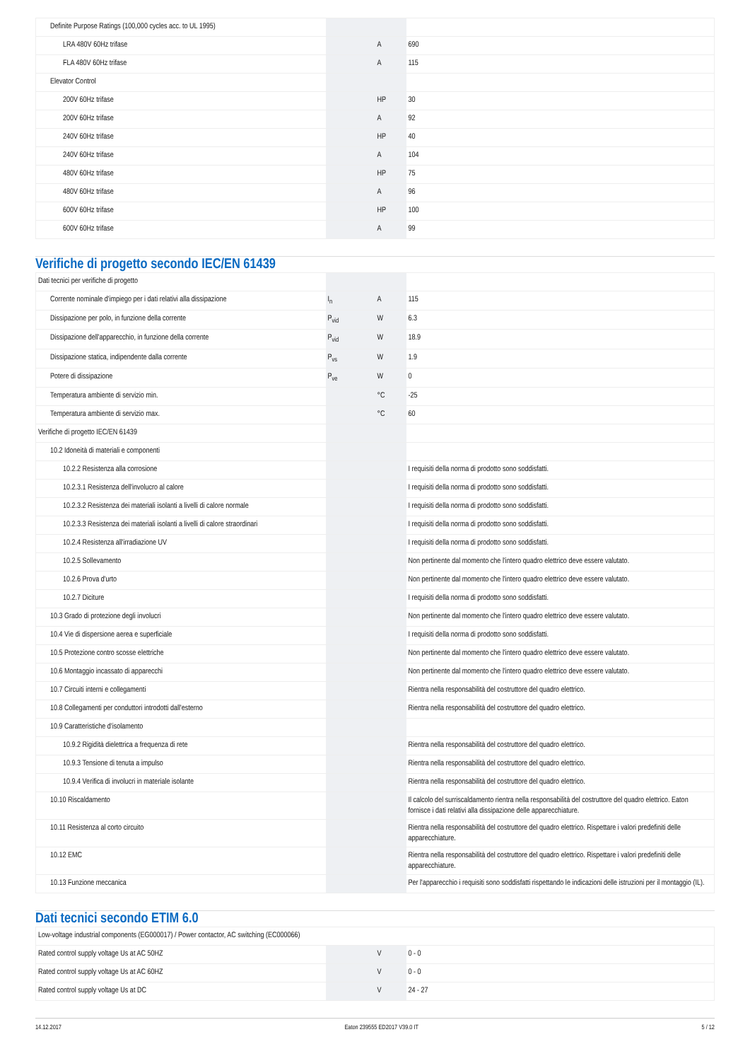| Definite Purpose Ratings (100,000 cycles acc. to UL 1995) | | | |
| LRA 480V 60Hz trifase | | A | 690 |
| FLA 480V 60Hz trifase | | A | 115 |
| Elevator Control | | | |
| 200V 60Hz trifase | | HP | 30 |
| 200V 60Hz trifase | | A | 92 |
| 240V 60Hz trifase | | HP | 40 |
| 240V 60Hz trifase | | A | 104 |
| 480V 60Hz trifase | | HP | 75 |
| 480V 60Hz trifase | | A | 96 |
| 600V 60Hz trifase | | HP | 100 |
| 600V 60Hz trifase | | A | 99 |
Verifiche di progetto secondo IEC/EN 61439
| Dati tecnici per verifiche di progetto | | | |
| Corrente nominale d'impiego per i dati relativi alla dissipazione | I<sub>n</sub> | A | 115 |
| Dissipazione per polo, in funzione della corrente | P<sub>vid</sub> | W | 6.3 |
| Dissipazione dell'apparecchio, in funzione della corrente | P<sub>vid</sub> | W | 18.9 |
| Dissipazione statica, indipendente dalla corrente | P<sub>vs</sub> | W | 1.9 |
| Potere di dissipazione | P<sub>ve</sub> | W | 0 |
| Temperatura ambiente di servizio min. | | °C | -25 |
| Temperatura ambiente di servizio max. | | °C | 60 |
| Verifiche di progetto IEC/EN 61439 | | | |
| 10.2 Idoneità di materiali e componenti | | | |
| 10.2.2 Resistenza alla corrosione | | | I requisiti della norma di prodotto sono soddisfatti. |
| 10.2.3.1 Resistenza dell'involucro al calore | | | I requisiti della norma di prodotto sono soddisfatti. |
| 10.2.3.2 Resistenza dei materiali isolanti a livelli di calore normale | | | I requisiti della norma di prodotto sono soddisfatti. |
| 10.2.3.3 Resistenza dei materiali isolanti a livelli di calore straordinari | | | I requisiti della norma di prodotto sono soddisfatti. |
| 10.2.4 Resistenza all'irradiazione UV | | | I requisiti della norma di prodotto sono soddisfatti. |
| 10.2.5 Sollevamento | | | Non pertinente dal momento che l'intero quadro elettrico deve essere valutato. |
| 10.2.6 Prova d'urto | | | Non pertinente dal momento che l'intero quadro elettrico deve essere valutato. |
| 10.2.7 Diciture | | | I requisiti della norma di prodotto sono soddisfatti. |
| 10.3 Grado di protezione degli involucri | | | Non pertinente dal momento che l'intero quadro elettrico deve essere valutato. |
| 10.4 Vie di dispersione aerea e superficiale | | | I requisiti della norma di prodotto sono soddisfatti. |
| 10.5 Protezione contro scosse elettriche | | | Non pertinente dal momento che l'intero quadro elettrico deve essere valutato. |
| 10.6 Montaggio incassato di apparecchi | | | Non pertinente dal momento che l'intero quadro elettrico deve essere valutato. |
| 10.7 Circuiti interni e collegamenti | | | Rientra nella responsabilità del costruttore del quadro elettrico. |
| 10.8 Collegamenti per conduttori introdotti dall'esterno | | | Rientra nella responsabilità del costruttore del quadro elettrico. |
| 10.9 Caratteristiche d’isolamento | | | |
| 10.9.2 Rigidità dielettrica a frequenza di rete | | | Rientra nella responsabilità del costruttore del quadro elettrico. |
| 10.9.3 Tensione di tenuta a impulso | | | Rientra nella responsabilità del costruttore del quadro elettrico. |
| 10.9.4 Verifica di involucri in materiale isolante | | | Rientra nella responsabilità del costruttore del quadro elettrico. |
| 10.10 Riscaldamento | | | Il calcolo del surriscaldamento rientra nella responsabilità del costruttore del quadro elettrico. Eaton fornisce i dati relativi alla dissipazione delle apparecchiature. |
| 10.11 Resistenza al corto circuito | | | Rientra nella responsabilità del costruttore del quadro elettrico. Rispettare i valori predefiniti delle apparecchiature. |
| 10.12 EMC | | | Rientra nella responsabilità del costruttore del quadro elettrico. Rispettare i valori predefiniti delle apparecchiature. |
| 10.13 Funzione meccanica | | | Per l'apparecchio i requisiti sono soddisfatti rispettando le indicazioni delle istruzioni per il montaggio (IL). |
Dati tecnici secondo ETIM 6.0
| Low-voltage industrial components (EG000017) / Power contactor, AC switching (EC000066) | | | |
| Rated control supply voltage Us at AC 50HZ | | V | 0 - 0 |
| Rated control supply voltage Us at AC 60HZ | | V | 0 - 0 |
| Rated control supply voltage Us at DC | | V | 24 - 27 |
14.12.2017 Eaton 239555 ED2017 V39.0 IT 5 / 12